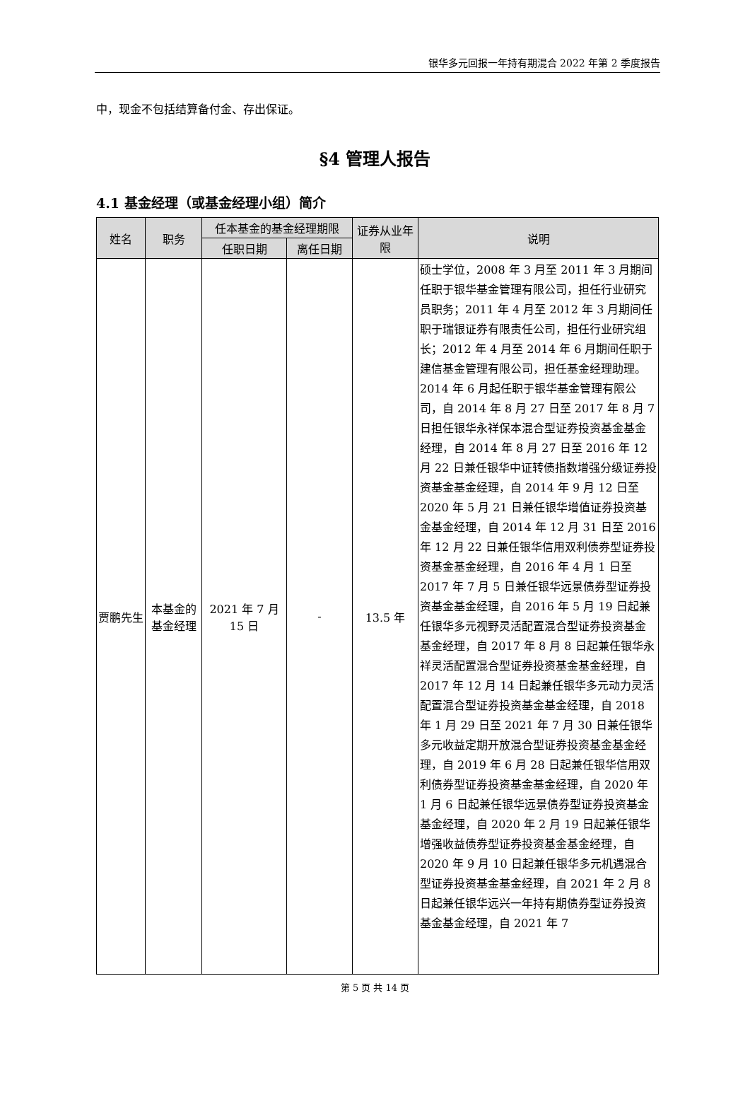银华多元回报一年持有期混合 2022 年第 2 季度报告
中，现金不包括结算备付金、存出保证。
§4 管理人报告
4.1 基金经理（或基金经理小组）简介
| 姓名 | 职务 | 任本基金的基金经理期限 | | 证券从业年限 | 说明 |
| --- | --- | --- | --- | --- | --- |
| | | 任职日期 | 离任日期 | | |
| 贾鹏先生 | 本基金的基金经理 | 2021 年 7 月 15 日 | - | 13.5 年 | 硕士学位，2008 年 3 月至 2011 年 3 月期间任职于银华基金管理有限公司，担任行业研究员职务；2011 年 4 月至 2012 年 3 月期间任职于瑞银证券有限责任公司，担任行业研究组长；2012 年 4 月至 2014 年 6 月期间任职于建信基金管理有限公司，担任基金经理助理。2014 年 6 月起任职于银华基金管理有限公司，自 2014 年 8 月 27 日至 2017 年 8 月 7 日担任银华永祥保本混合型证券投资基金基金经理，自 2014 年 8 月 27 日至 2016 年 12 月 22 日兼任银华中证转债指数增强分级证券投资基金基金经理，自 2014 年 9 月 12 日至 2020 年 5 月 21 日兼任银华增值证券投资基金基金经理，自 2014 年 12 月 31 日至 2016 年 12 月 22 日兼任银华信用双利债券型证券投资基金基金经理，自 2016 年 4 月 1 日至 2017 年 7 月 5 日兼任银华远景债券型证券投资基金基金经理，自 2016 年 5 月 19 日起兼任银华多元视野灵活配置混合型证券投资基金基金经理，自 2017 年 8 月 8 日起兼任银华永祥灵活配置混合型证券投资基金基金经理，自 2017 年 12 月 14 日起兼任银华多元动力灵活配置混合型证券投资基金基金经理，自 2018 年 1 月 29 日至 2021 年 7 月 30 日兼任银华多元收益定期开放混合型证券投资基金基金经理，自 2019 年 6 月 28 日起兼任银华信用双利债券型证券投资基金基金经理，自 2020 年 1 月 6 日起兼任银华远景债券型证券投资基金基金经理，自 2020 年 2 月 19 日起兼任银华增强收益债券型证券投资基金基金经理，自 2020 年 9 月 10 日起兼任银华多元机遇混合型证券投资基金基金经理，自 2021 年 2 月 8 日起兼任银华远兴一年持有期债券型证券投资基金基金经理，自 2021 年 7 |
第 5 页 共 14 页